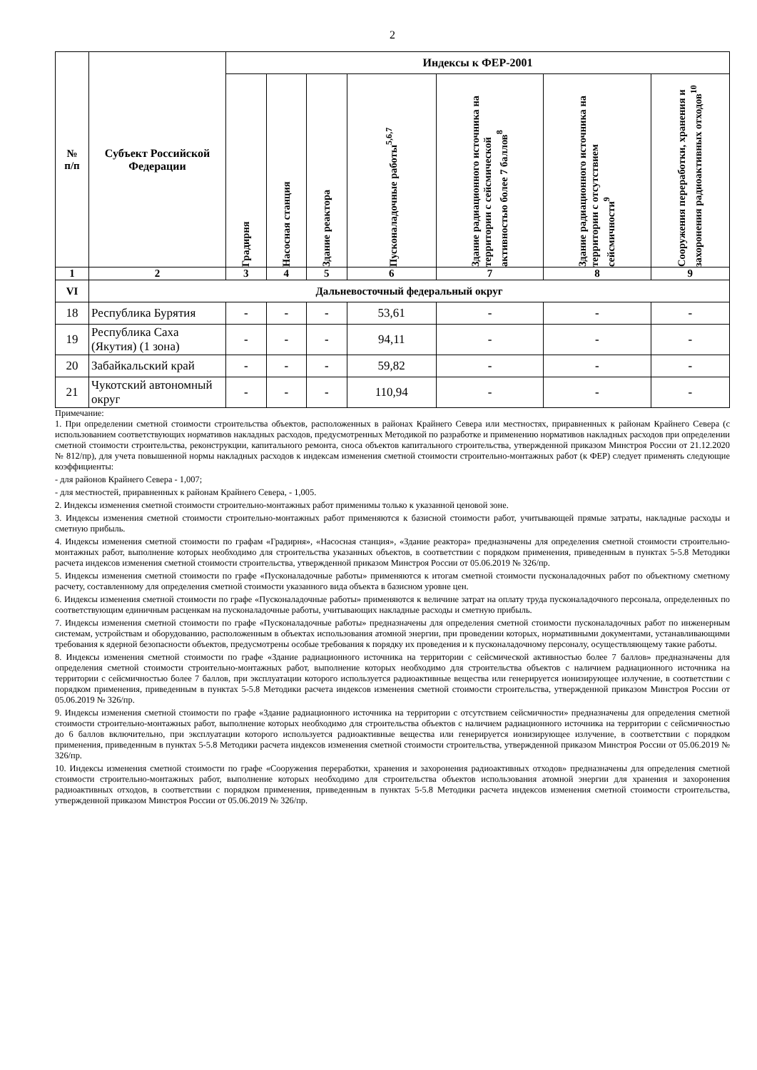2
| № п/п | Субъект Российской Федерации | Индексы к ФЕР-2001 | | | | | | |
| --- | --- | --- | --- | --- | --- | --- | --- | --- |
| | | Градирня | Насосная станция | Здание реактора | Пусконаладочные работы<sup>5,6,7</sup> | Здание радиационного источника на территории с сейсмической активностью более 7 баллов<sup>8</sup> | Здание радиационного источника на территории с отсутствием сейсмичности<sup>9</sup> | Сооружения переработки, хранения и захоронения радиоактивных отходов<sup>10</sup> |
| 1 | 2 | 3 | 4 | 5 | 6 | 7 | 8 | 9 |
| VI | Дальневосточный федеральный округ | | | | | | | |
| 18 | Республика Бурятия | - | - | - | 53,61 | - | - | - |
| 19 | Республика Саха (Якутия) (1 зона) | - | - | - | 94,11 | - | - | - |
| 20 | Забайкальский край | - | - | - | 59,82 | - | - | - |
| 21 | Чукотский автономный округ | - | - | - | 110,94 | - | - | - |
Примечание:
1. При определении сметной стоимости строительства объектов, расположенных в районах Крайнего Севера или местностях, приравненных к районам Крайнего Севера (с использованием соответствующих нормативов накладных расходов, предусмотренных Методикой по разработке и применению нормативов накладных расходов при определении сметной стоимости строительства, реконструкции, капитального ремонта, сноса объектов капитального строительства, утвержденной приказом Минстроя России от 21.12.2020 № 812/пр), для учета повышенной нормы накладных расходов к индексам изменения сметной стоимости строительно-монтажных работ (к ФЕР) следует применять следующие коэффициенты:
- для районов Крайнего Севера - 1,007;
- для местностей, приравненных к районам Крайнего Севера, - 1,005.
2. Индексы изменения сметной стоимости строительно-монтажных работ применимы только к указанной ценовой зоне.
3. Индексы изменения сметной стоимости строительно-монтажных работ применяются к базисной стоимости работ, учитывающей прямые затраты, накладные расходы и сметную прибыль.
4. Индексы изменения сметной стоимости по графам «Градирня», «Насосная станция», «Здание реактора» предназначены для определения сметной стоимости строительно-монтажных работ, выполнение которых необходимо для строительства указанных объектов, в соответствии с порядком применения, приведенным в пунктах 5-5.8 Методики расчета индексов изменения сметной стоимости строительства, утвержденной приказом Минстроя России от 05.06.2019 № 326/пр.
5. Индексы изменения сметной стоимости по графе «Пусконаладочные работы» применяются к итогам сметной стоимости пусконаладочных работ по объектному сметному расчету, составленному для определения сметной стоимости указанного вида объекта в базисном уровне цен.
6. Индексы изменения сметной стоимости по графе «Пусконаладочные работы» применяются к величине затрат на оплату труда пусконаладочного персонала, определенных по соответствующим единичным расценкам на пусконаладочные работы, учитывающих накладные расходы и сметную прибыль.
7. Индексы изменения сметной стоимости по графе «Пусконаладочные работы» предназначены для определения сметной стоимости пусконаладочных работ по инженерным системам, устройствам и оборудованию, расположенным в объектах использования атомной энергии, при проведении которых, нормативными документами, устанавливающими требования к ядерной безопасности объектов, предусмотрены особые требования к порядку их проведения и к пусконаладочному персоналу, осуществляющему такие работы.
8. Индексы изменения сметной стоимости по графе «Здание радиационного источника на территории с сейсмической активностью более 7 баллов» предназначены для определения сметной стоимости строительно-монтажных работ, выполнение которых необходимо для строительства объектов с наличием радиационного источника на территории с сейсмичностью более 7 баллов, при эксплуатации которого используется радиоактивные вещества или генерируется ионизирующее излучение, в соответствии с порядком применения, приведенным в пунктах 5-5.8 Методики расчета индексов изменения сметной стоимости строительства, утвержденной приказом Минстроя России от 05.06.2019 № 326/пр.
9. Индексы изменения сметной стоимости по графе «Здание радиационного источника на территории с отсутствием сейсмичности» предназначены для определения сметной стоимости строительно-монтажных работ, выполнение которых необходимо для строительства объектов с наличием радиационного источника на территории с сейсмичностью до 6 баллов включительно, при эксплуатации которого используется радиоактивные вещества или генерируется ионизирующее излучение, в соответствии с порядком применения, приведенным в пунктах 5-5.8 Методики расчета индексов изменения сметной стоимости строительства, утвержденной приказом Минстроя России от 05.06.2019 № 326/пр.
10. Индексы изменения сметной стоимости по графе «Сооружения переработки, хранения и захоронения радиоактивных отходов» предназначены для определения сметной стоимости строительно-монтажных работ, выполнение которых необходимо для строительства объектов использования атомной энергии для хранения и захоронения радиоактивных отходов, в соответствии с порядком применения, приведенным в пунктах 5-5.8 Методики расчета индексов изменения сметной стоимости строительства, утвержденной приказом Минстроя России от 05.06.2019 № 326/пр.